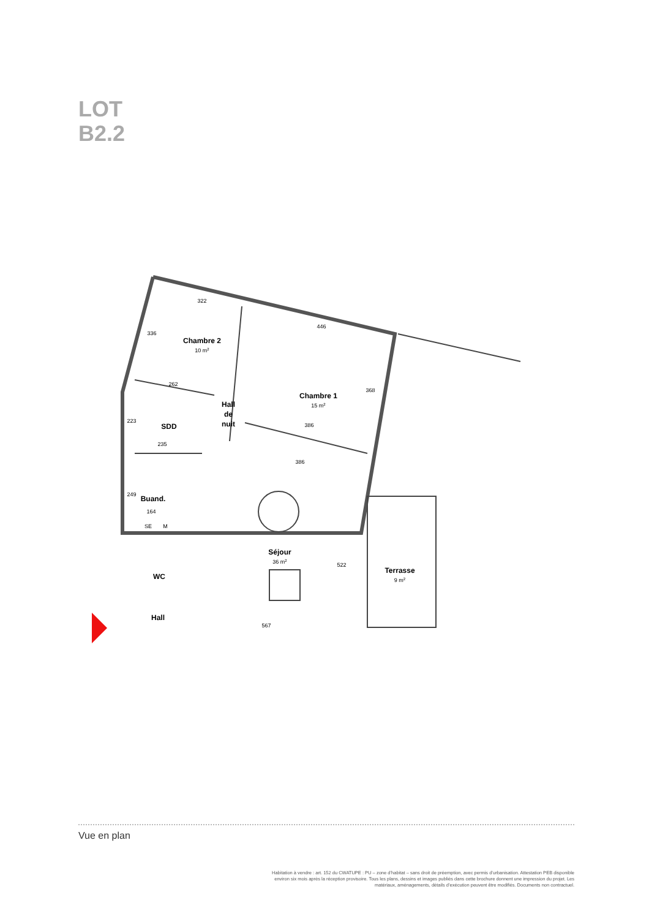LOT
B2.2
Chambre 2
Chambre 1
Hall
de
nuit
SDD
Buand.
WC
Hall
Séjour
Terrasse
10 m2
15 m2
36 m2
9 m2
322
446
262
386
386
235
164
567
336
223
249
522
368
SE
M
Vue en plan
Habitation à vendre : art. 152 du CWATUPE : PU – zone d’habitat – sans droit de préemption, avec permis d’urbanisation. Attestation PEB disponible environ six mois après la réception provisoire. Tous les plans, dessins et images publiés dans cette brochure donnent une impression du projet. Les matériaux, aménagements, détails d’exécution peuvent être modifiés. Documents non contractuel.